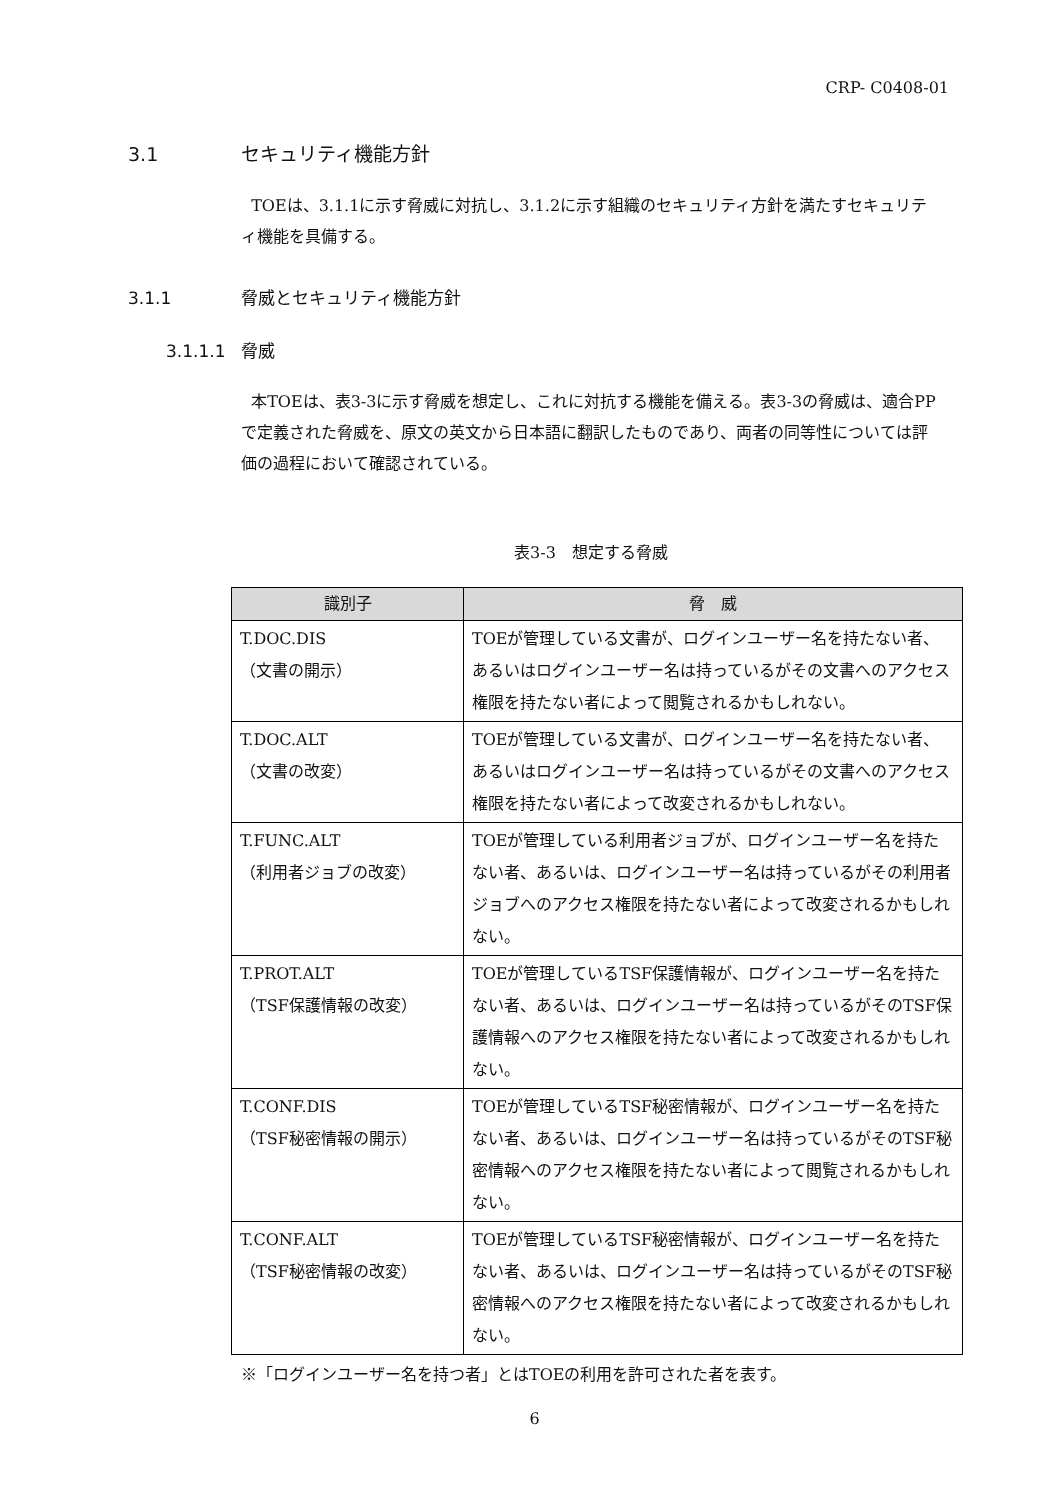CRP- C0408-01
3.1 セキュリティ機能方針
TOEは、3.1.1に示す脅威に対抗し、3.1.2に示す組織のセキュリティ方針を満たすセキュリティ機能を具備する。
3.1.1 脅威とセキュリティ機能方針
3.1.1.1 脅威
本TOEは、表3-3に示す脅威を想定し、これに対抗する機能を備える。表3-3の脅威は、適合PPで定義された脅威を、原文の英文から日本語に翻訳したものであり、両者の同等性については評価の過程において確認されている。
表3-3　想定する脅威
| 識別子 | 脅 威 |
| --- | --- |
| T.DOC.DIS （文書の開示） | TOEが管理している文書が、ログインユーザー名を持たない者、あるいはログインユーザー名は持っているがその文書へのアクセス権限を持たない者によって閲覧されるかもしれない。 |
| T.DOC.ALT （文書の改変） | TOEが管理している文書が、ログインユーザー名を持たない者、あるいはログインユーザー名は持っているがその文書へのアクセス権限を持たない者によって改変されるかもしれない。 |
| T.FUNC.ALT （利用者ジョブの改変） | TOEが管理している利用者ジョブが、ログインユーザー名を持たない者、あるいは、ログインユーザー名は持っているがその利用者ジョブへのアクセス権限を持たない者によって改変されるかもしれない。 |
| T.PROT.ALT （TSF保護情報の改変） | TOEが管理しているTSF保護情報が、ログインユーザー名を持たない者、あるいは、ログインユーザー名は持っているがそのTSF保護情報へのアクセス権限を持たない者によって改変されるかもしれない。 |
| T.CONF.DIS （TSF秘密情報の開示） | TOEが管理しているTSF秘密情報が、ログインユーザー名を持たない者、あるいは、ログインユーザー名は持っているがそのTSF秘密情報へのアクセス権限を持たない者によって閲覧されるかもしれない。 |
| T.CONF.ALT （TSF秘密情報の改変） | TOEが管理しているTSF秘密情報が、ログインユーザー名を持たない者、あるいは、ログインユーザー名は持っているがそのTSF秘密情報へのアクセス権限を持たない者によって改変されるかもしれない。 |
※「ログインユーザー名を持つ者」とはTOEの利用を許可された者を表す。
6